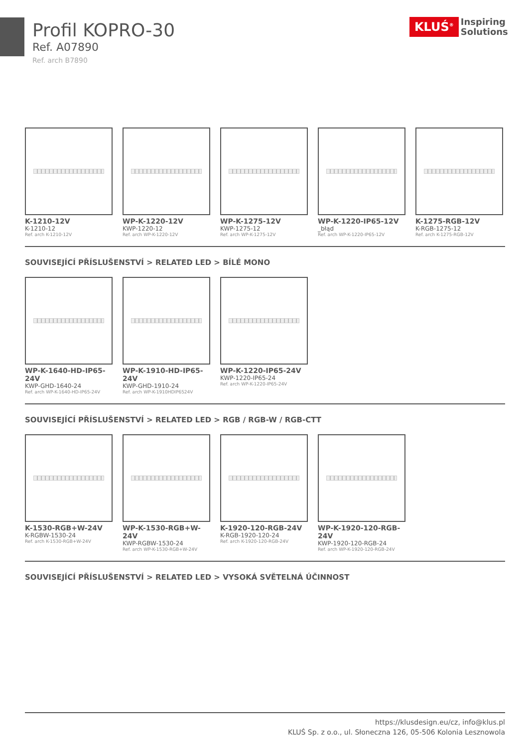Profil KOPRO-30
Ref. A07890
Ref. arch B7890
KLUŚ<sup>®</sup>
Inspiring
Solutions
K-1210-12V
K-1210-12
Ref. arch K-1210-12V
WP-K-1220-12V
KWP-1220-12
Ref. arch WP-K-1220-12V
WP-K-1275-12V
KWP-1275-12
Ref. arch WP-K-1275-12V
WP-K-1220-IP65-12V
_błąd
Ref. arch WP-K-1220-IP65-12V
K-1275-RGB-12V
K-RGB-1275-12
Ref. arch K-1275-RGB-12V
SOUVISEJÍCÍ PŘÍSLUŠENSTVÍ > RELATED LED > BÍLÉ MONO
WP-K-1640-HD-IP65-24V
KWP-GHD-1640-24
Ref. arch WP-K-1640-HD-IP65-24V
WP-K-1910-HD-IP65-24V
KWP-GHD-1910-24
Ref. arch WP-K-1910HDIP6524V
WP-K-1220-IP65-24V
KWP-1220-IP65-24
Ref. arch WP-K-1220-IP65-24V
SOUVISEJÍCÍ PŘÍSLUŠENSTVÍ > RELATED LED > RGB / RGB-W / RGB-CTT
K-1530-RGB+W-24V
K-RGBW-1530-24
Ref. arch K-1530-RGB+W-24V
WP-K-1530-RGB+W-24V
KWP-RGBW-1530-24
Ref. arch WP-K-1530-RGB+W-24V
K-1920-120-RGB-24V
K-RGB-1920-120-24
Ref. arch K-1920-120-RGB-24V
WP-K-1920-120-RGB-24V
KWP-1920-120-RGB-24
Ref. arch WP-K-1920-120-RGB-24V
SOUVISEJÍCÍ PŘÍSLUŠENSTVÍ > RELATED LED > VYSOKÁ SVĚTELNÁ ÚČINNOST
https://klusdesign.eu/cz, info@klus.pl
KLUŚ Sp. z o.o., ul. Słoneczna 126, 05-506 Kolonia Lesznowola